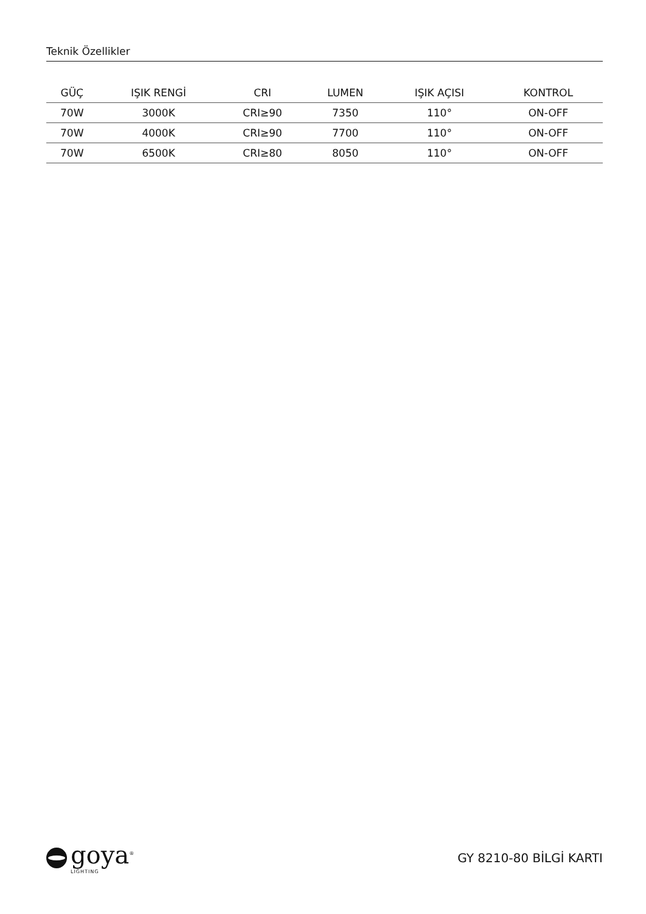Teknik Özellikler
| GÜÇ | IŞIK RENGİ | CRI | LUMEN | IŞIK AÇISI | KONTROL |
| --- | --- | --- | --- | --- | --- |
| 70W | 3000K | CRI≥90 | 7350 | 110° | ON-OFF |
| 70W | 4000K | CRI≥90 | 7700 | 110° | ON-OFF |
| 70W | 6500K | CRI≥80 | 8050 | 110° | ON-OFF |
goya<sup>®</sup>
LIGHTING
GY 8210-80 BİLGİ KARTI